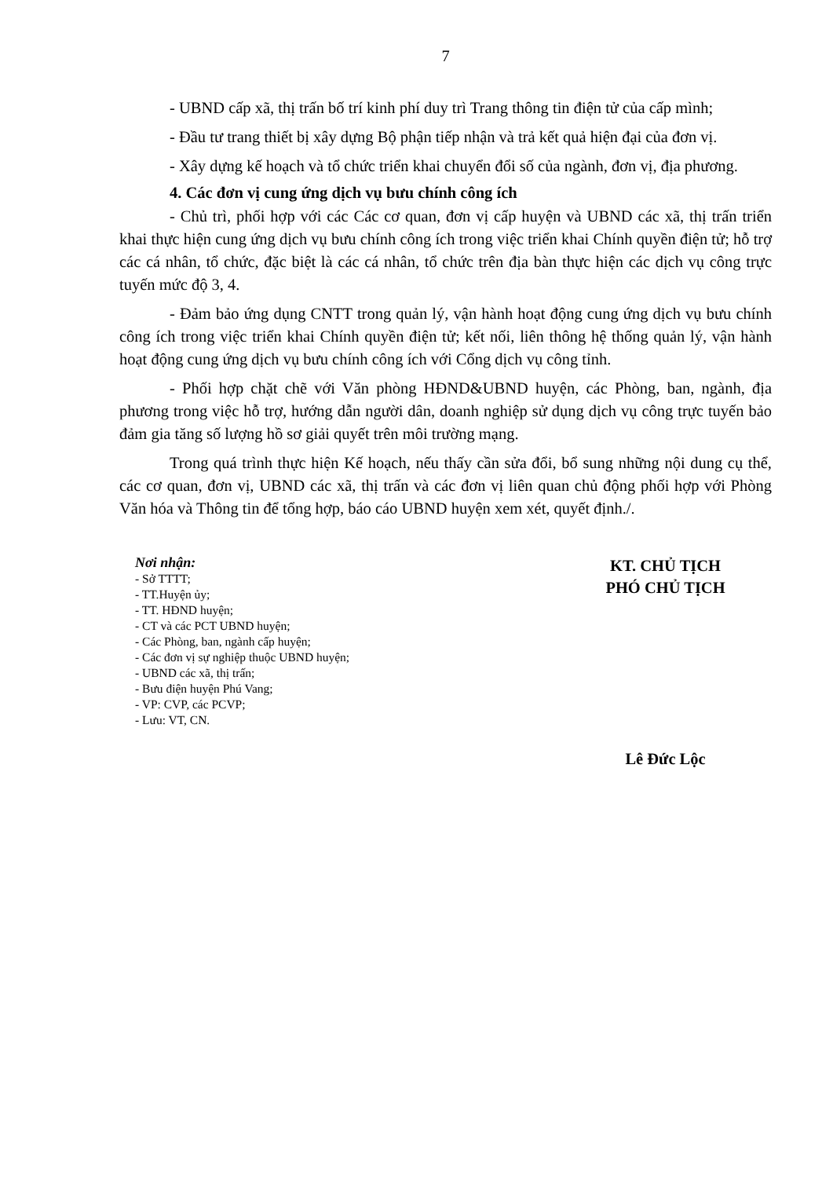7
- UBND cấp xã, thị trấn bố trí kinh phí duy trì Trang thông tin điện tử của cấp mình;
- Đầu tư trang thiết bị xây dựng Bộ phận tiếp nhận và trả kết quả hiện đại của đơn vị.
- Xây dựng kế hoạch và tổ chức triển khai chuyển đổi số của ngành, đơn vị, địa phương.
4. Các đơn vị cung ứng dịch vụ bưu chính công ích
- Chủ trì, phối hợp với các Các cơ quan, đơn vị cấp huyện và UBND các xã, thị trấn triển khai thực hiện cung ứng dịch vụ bưu chính công ích trong việc triển khai Chính quyền điện tử; hỗ trợ các cá nhân, tổ chức, đặc biệt là các cá nhân, tổ chức trên địa bàn thực hiện các dịch vụ công trực tuyến mức độ 3, 4.
- Đảm bảo ứng dụng CNTT trong quản lý, vận hành hoạt động cung ứng dịch vụ bưu chính công ích trong việc triển khai Chính quyền điện tử; kết nối, liên thông hệ thống quản lý, vận hành hoạt động cung ứng dịch vụ bưu chính công ích với Cổng dịch vụ công tỉnh.
- Phối hợp chặt chẽ với Văn phòng HĐND&UBND huyện, các Phòng, ban, ngành, địa phương trong việc hỗ trợ, hướng dẫn người dân, doanh nghiệp sử dụng dịch vụ công trực tuyến bảo đảm gia tăng số lượng hồ sơ giải quyết trên môi trường mạng.
Trong quá trình thực hiện Kế hoạch, nếu thấy cần sửa đổi, bổ sung những nội dung cụ thể, các cơ quan, đơn vị, UBND các xã, thị trấn và các đơn vị liên quan chủ động phối hợp với Phòng Văn hóa và Thông tin để tổng hợp, báo cáo UBND huyện xem xét, quyết định./.
Nơi nhận:
- Sở TTTT;
- TT.Huyện ủy;
- TT. HĐND huyện;
- CT và các PCT UBND huyện;
- Các Phòng, ban, ngành cấp huyện;
- Các đơn vị sự nghiệp thuộc UBND huyện;
- UBND các xã, thị trấn;
- Bưu điện huyện Phú Vang;
- VP: CVP, các PCVP;
- Lưu: VT, CN.
KT. CHỦ TỊCH
PHÓ CHỦ TỊCH
Lê Đức Lộc